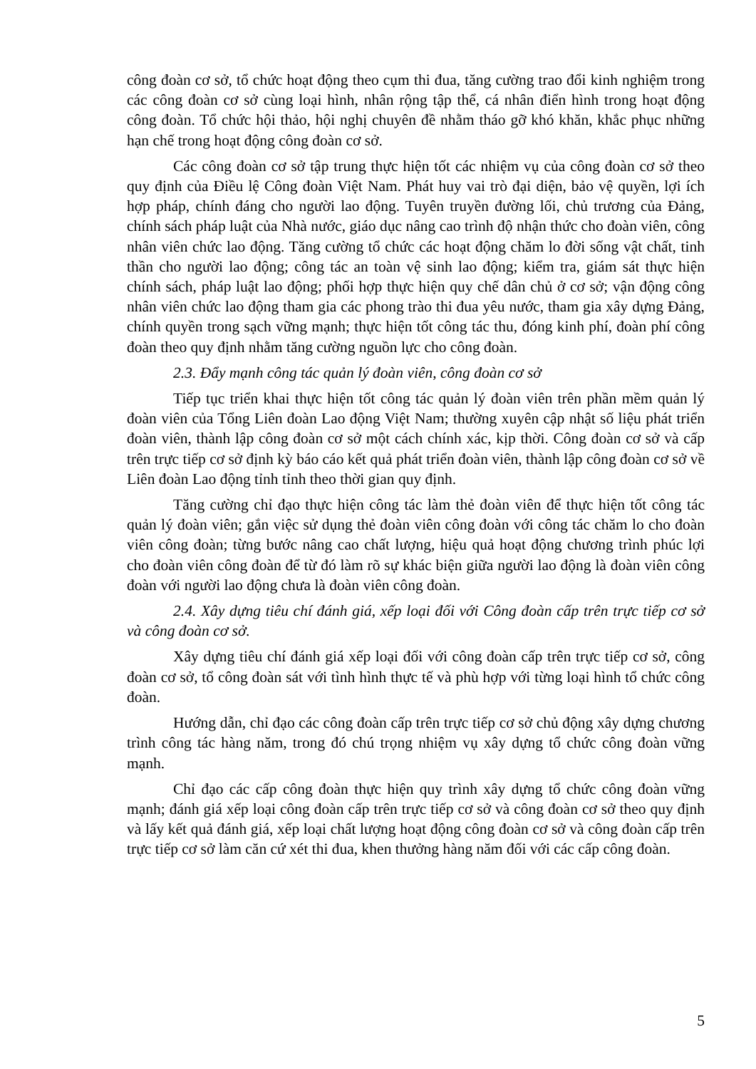công đoàn cơ sở, tổ chức hoạt động theo cụm thi đua, tăng cường trao đổi kinh nghiệm trong các công đoàn cơ sở cùng loại hình, nhân rộng tập thể, cá nhân điển hình trong hoạt động công đoàn. Tổ chức hội thảo, hội nghị chuyên đề nhằm tháo gỡ khó khăn, khắc phục những hạn chế trong hoạt động công đoàn cơ sở.
Các công đoàn cơ sở tập trung thực hiện tốt các nhiệm vụ của công đoàn cơ sở theo quy định của Điều lệ Công đoàn Việt Nam. Phát huy vai trò đại diện, bảo vệ quyền, lợi ích hợp pháp, chính đáng cho người lao động. Tuyên truyền đường lối, chủ trương của Đảng, chính sách pháp luật của Nhà nước, giáo dục nâng cao trình độ nhận thức cho đoàn viên, công nhân viên chức lao động. Tăng cường tổ chức các hoạt động chăm lo đời sống vật chất, tinh thần cho người lao động; công tác an toàn vệ sinh lao động; kiểm tra, giám sát thực hiện chính sách, pháp luật lao động; phối hợp thực hiện quy chế dân chủ ở cơ sở; vận động công nhân viên chức lao động tham gia các phong trào thi đua yêu nước, tham gia xây dựng Đảng, chính quyền trong sạch vững mạnh; thực hiện tốt công tác thu, đóng kinh phí, đoàn phí công đoàn theo quy định nhằm tăng cường nguồn lực cho công đoàn.
2.3. Đẩy mạnh công tác quản lý đoàn viên, công đoàn cơ sở
Tiếp tục triển khai thực hiện tốt công tác quản lý đoàn viên trên phần mềm quản lý đoàn viên của Tổng Liên đoàn Lao động Việt Nam; thường xuyên cập nhật số liệu phát triển đoàn viên, thành lập công đoàn cơ sở một cách chính xác, kịp thời. Công đoàn cơ sở và cấp trên trực tiếp cơ sở định kỳ báo cáo kết quả phát triển đoàn viên, thành lập công đoàn cơ sở về Liên đoàn Lao động tỉnh tỉnh theo thời gian quy định.
Tăng cường chỉ đạo thực hiện công tác làm thẻ đoàn viên để thực hiện tốt công tác quản lý đoàn viên; gắn việc sử dụng thẻ đoàn viên công đoàn với công tác chăm lo cho đoàn viên công đoàn; từng bước nâng cao chất lượng, hiệu quả hoạt động chương trình phúc lợi cho đoàn viên công đoàn để từ đó làm rõ sự khác biện giữa người lao động là đoàn viên công đoàn với người lao động chưa là đoàn viên công đoàn.
2.4. Xây dựng tiêu chí đánh giá, xếp loại đối với Công đoàn cấp trên trực tiếp cơ sở và công đoàn cơ sở.
Xây dựng tiêu chí đánh giá xếp loại đối với công đoàn cấp trên trực tiếp cơ sở, công đoàn cơ sở, tổ công đoàn sát với tình hình thực tế và phù hợp với từng loại hình tổ chức công đoàn.
Hướng dẫn, chỉ đạo các công đoàn cấp trên trực tiếp cơ sở chủ động xây dựng chương trình công tác hàng năm, trong đó chú trọng nhiệm vụ xây dựng tổ chức công đoàn vững mạnh.
Chỉ đạo các cấp công đoàn thực hiện quy trình xây dựng tổ chức công đoàn vững mạnh; đánh giá xếp loại công đoàn cấp trên trực tiếp cơ sở và công đoàn cơ sở theo quy định và lấy kết quả đánh giá, xếp loại chất lượng hoạt động công đoàn cơ sở và công đoàn cấp trên trực tiếp cơ sở làm căn cứ xét thi đua, khen thưởng hàng năm đối với các cấp công đoàn.
5